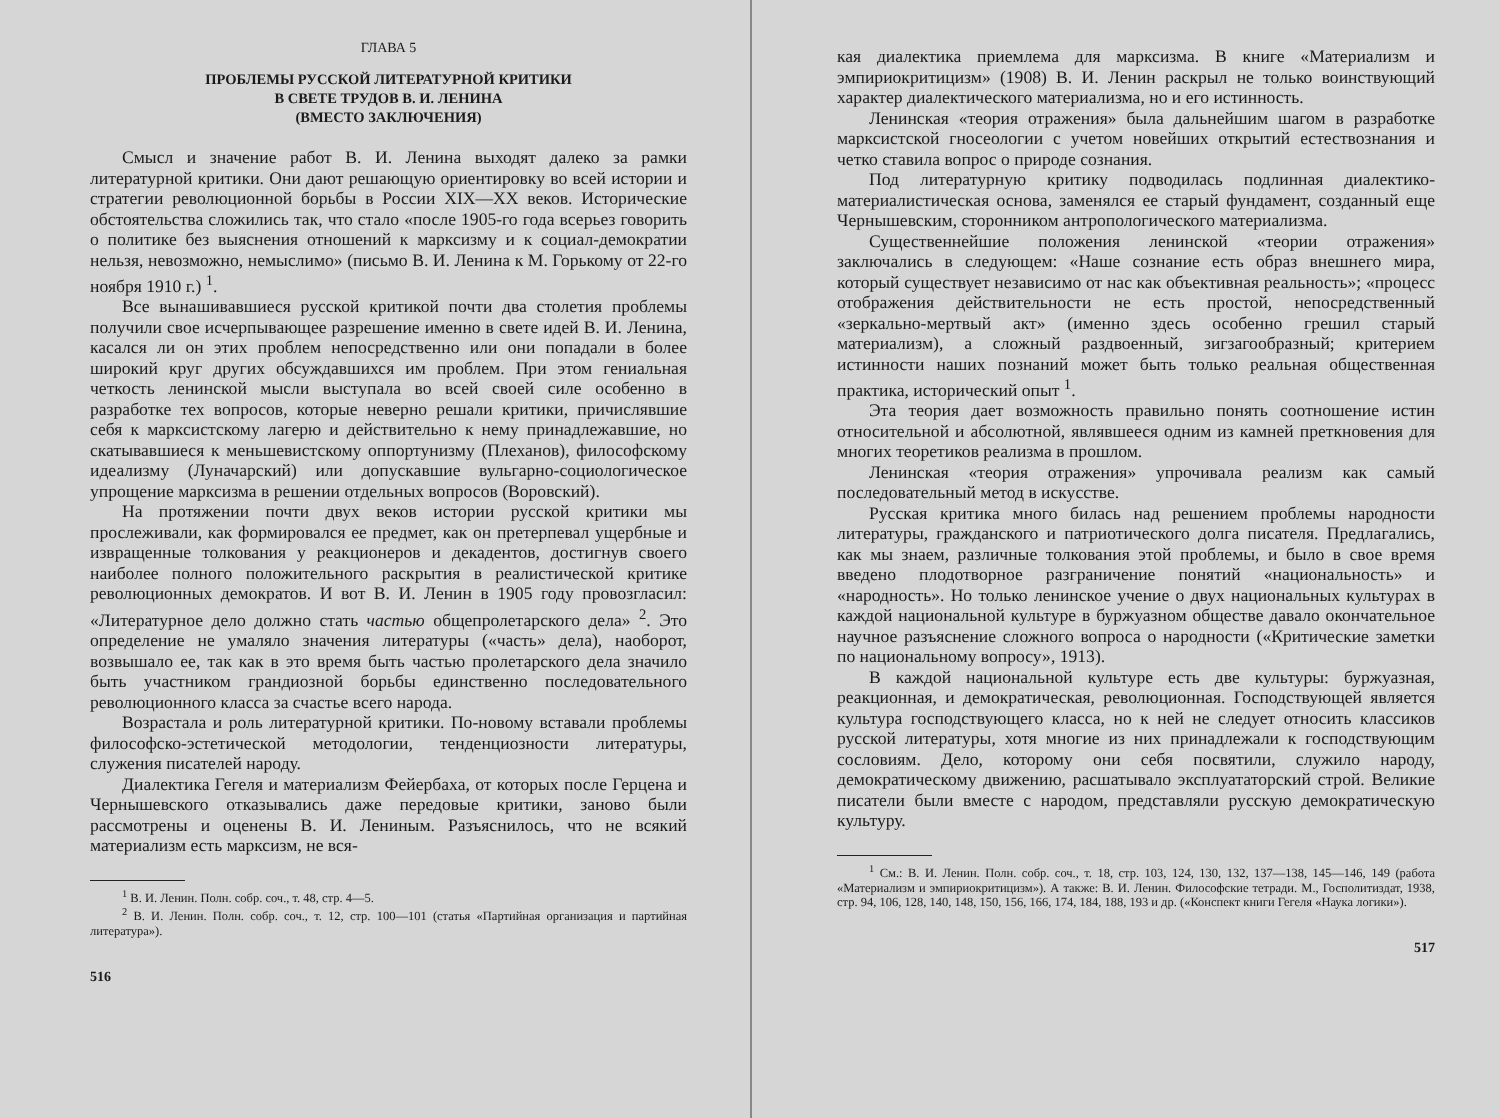ГЛАВА 5
ПРОБЛЕМЫ РУССКОЙ ЛИТЕРАТУРНОЙ КРИТИКИ
В СВЕТЕ ТРУДОВ В. И. ЛЕНИНА
(ВМЕСТО ЗАКЛЮЧЕНИЯ)
Смысл и значение работ В. И. Ленина выходят далеко за рамки литературной критики. Они дают решающую ориентировку во всей истории и стратегии революционной борьбы в России XIX—XX веков. Исторические обстоятельства сложились так, что стало «после 1905-го года всерьез говорить о политике без выяснения отношений к марксизму и к социал-демократии нельзя, невозможно, немыслимо» (письмо В. И. Ленина к М. Горькому от 22-го ноября 1910 г.) <sup>1</sup>.
Все вынашивавшиеся русской критикой почти два столетия проблемы получили свое исчерпывающее разрешение именно в свете идей В. И. Ленина, касался ли он этих проблем непосредственно или они попадали в более широкий круг других обсуждавшихся им проблем. При этом гениальная четкость ленинской мысли выступала во всей своей силе особенно в разработке тех вопросов, которые неверно решали критики, причислявшие себя к марксистскому лагерю и действительно к нему принадлежавшие, но скатывавшиеся к меньшевистскому оппортунизму (Плеханов), философскому идеализму (Луначарский) или допускавшие вульгарно-социологическое упрощение марксизма в решении отдельных вопросов (Воровский).
На протяжении почти двух веков истории русской критики мы прослеживали, как формировался ее предмет, как он претерпевал ущербные и извращенные толкования у реакционеров и декадентов, достигнув своего наиболее полного положительного раскрытия в реалистической критике революционных демократов. И вот В. И. Ленин в 1905 году провозгласил: «Литературное дело должно стать частью общепролетарского дела» <sup>2</sup>. Это определение не умаляло значения литературы («часть» дела), наоборот, возвышало ее, так как в это время быть частью пролетарского дела значило быть участником грандиозной борьбы единственно последовательного революционного класса за счастье всего народа.
Возрастала и роль литературной критики. По-новому вставали проблемы философско-эстетической методологии, тенденциозности литературы, служения писателей народу.
Диалектика Гегеля и материализм Фейербаха, от которых после Герцена и Чернышевского отказывались даже передовые критики, заново были рассмотрены и оценены В. И. Лениным. Разъяснилось, что не всякий материализм есть марксизм, не вся-
<sup>1</sup> В. И. Ленин. Полн. собр. соч., т. 48, стр. 4—5.
<sup>2</sup> В. И. Ленин. Полн. собр. соч., т. 12, стр. 100—101 (статья «Партийная организация и партийная литература»).
516
кая диалектика приемлема для марксизма. В книге «Материализм и эмпириокритицизм» (1908) В. И. Ленин раскрыл не только воинствующий характер диалектического материализма, но и его истинность.
Ленинская «теория отражения» была дальнейшим шагом в разработке марксистской гносеологии с учетом новейших открытий естествознания и четко ставила вопрос о природе сознания.
Под литературную критику подводилась подлинная диалектико-материалистическая основа, заменялся ее старый фундамент, созданный еще Чернышевским, сторонником антропологического материализма.
Существеннейшие положения ленинской «теории отражения» заключались в следующем: «Наше сознание есть образ внешнего мира, который существует независимо от нас как объективная реальность»; «процесс отображения действительности не есть простой, непосредственный «зеркально-мертвый акт» (именно здесь особенно грешил старый материализм), а сложный раздвоенный, зигзагообразный; критерием истинности наших познаний может быть только реальная общественная практика, исторический опыт <sup>1</sup>.
Эта теория дает возможность правильно понять соотношение истин относительной и абсолютной, являвшееся одним из камней преткновения для многих теоретиков реализма в прошлом.
Ленинская «теория отражения» упрочивала реализм как самый последовательный метод в искусстве.
Русская критика много билась над решением проблемы народности литературы, гражданского и патриотического долга писателя. Предлагались, как мы знаем, различные толкования этой проблемы, и было в свое время введено плодотворное разграничение понятий «национальность» и «народность». Но только ленинское учение о двух национальных культурах в каждой национальной культуре в буржуазном обществе давало окончательное научное разъяснение сложного вопроса о народности («Критические заметки по национальному вопросу», 1913).
В каждой национальной культуре есть две культуры: буржуазная, реакционная, и демократическая, революционная. Господствующей является культура господствующего класса, но к ней не следует относить классиков русской литературы, хотя многие из них принадлежали к господствующим сословиям. Дело, которому они себя посвятили, служило народу, демократическому движению, расшатывало эксплуататорский строй. Великие писатели были вместе с народом, представляли русскую демократическую культуру.
<sup>1</sup> См.: В. И. Ленин. Полн. собр. соч., т. 18, стр. 103, 124, 130, 132, 137—138, 145—146, 149 (работа «Материализм и эмпириокритицизм»). А также: В. И. Ленин. Философские тетради. М., Госполитиздат, 1938, стр. 94, 106, 128, 140, 148, 150, 156, 166, 174, 184, 188, 193 и др. («Конспект книги Гегеля «Наука логики»).
517